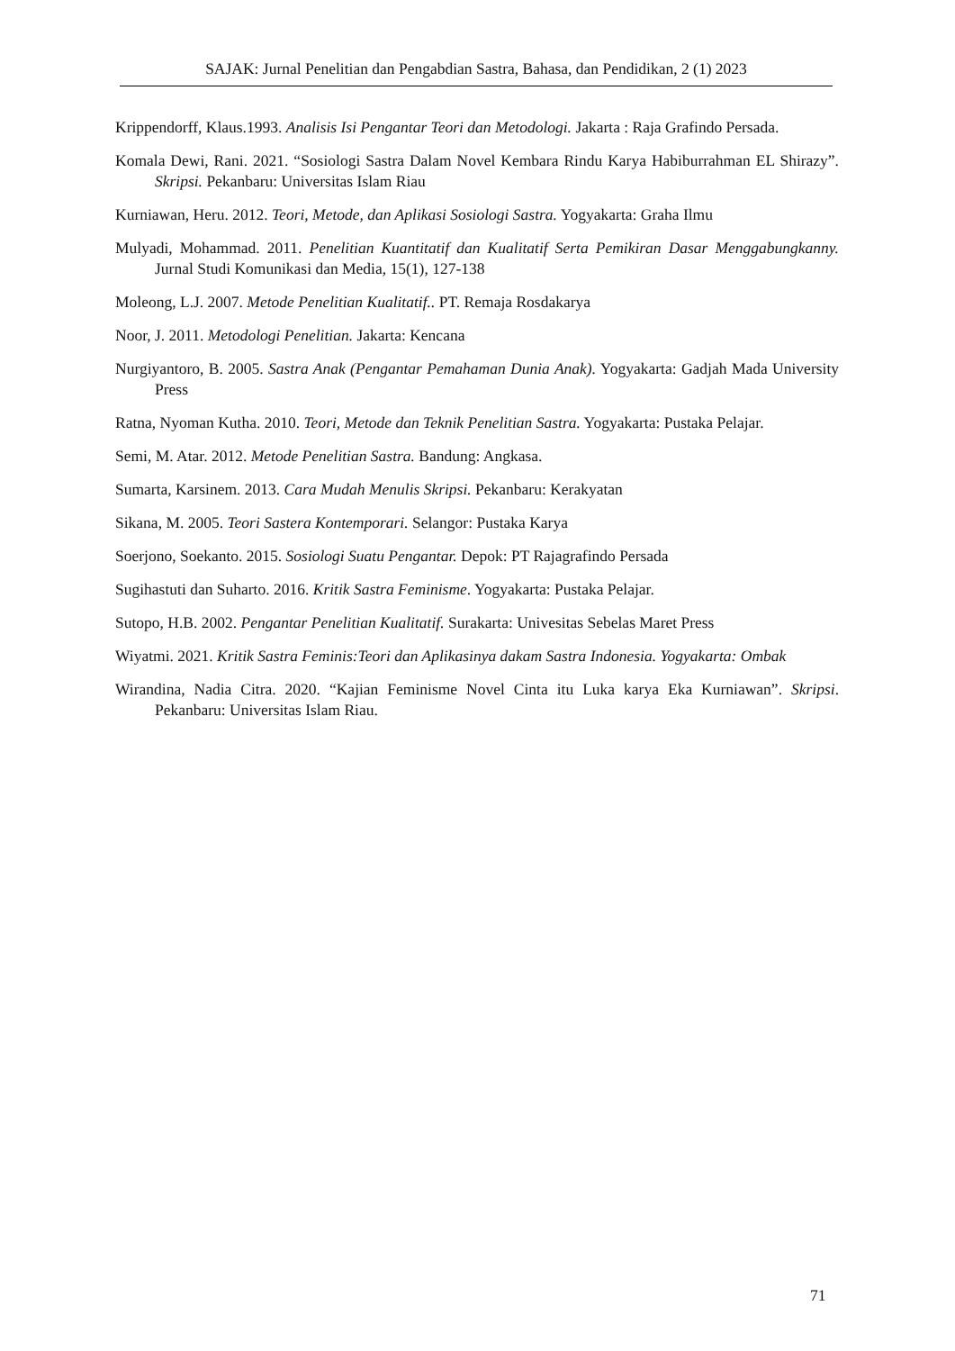SAJAK: Jurnal Penelitian dan Pengabdian Sastra, Bahasa, dan Pendidikan, 2 (1) 2023
Krippendorff, Klaus.1993. Analisis Isi Pengantar Teori dan Metodologi. Jakarta : Raja Grafindo Persada.
Komala Dewi, Rani. 2021. “Sosiologi Sastra Dalam Novel Kembara Rindu Karya Habiburrahman EL Shirazy”. Skripsi. Pekanbaru: Universitas Islam Riau
Kurniawan, Heru. 2012. Teori, Metode, dan Aplikasi Sosiologi Sastra. Yogyakarta: Graha Ilmu
Mulyadi, Mohammad. 2011. Penelitian Kuantitatif dan Kualitatif Serta Pemikiran Dasar Menggabungkanny. Jurnal Studi Komunikasi dan Media, 15(1), 127-138
Moleong, L.J. 2007. Metode Penelitian Kualitatif.. PT. Remaja Rosdakarya
Noor, J. 2011. Metodologi Penelitian. Jakarta: Kencana
Nurgiyantoro, B. 2005. Sastra Anak (Pengantar Pemahaman Dunia Anak). Yogyakarta: Gadjah Mada University Press
Ratna, Nyoman Kutha. 2010. Teori, Metode dan Teknik Penelitian Sastra. Yogyakarta: Pustaka Pelajar.
Semi, M. Atar. 2012. Metode Penelitian Sastra. Bandung: Angkasa.
Sumarta, Karsinem. 2013. Cara Mudah Menulis Skripsi. Pekanbaru: Kerakyatan
Sikana, M. 2005. Teori Sastera Kontemporari. Selangor: Pustaka Karya
Soerjono, Soekanto. 2015. Sosiologi Suatu Pengantar. Depok: PT Rajagrafindo Persada
Sugihastuti dan Suharto. 2016. Kritik Sastra Feminisme. Yogyakarta: Pustaka Pelajar.
Sutopo, H.B. 2002. Pengantar Penelitian Kualitatif. Surakarta: Univesitas Sebelas Maret Press
Wiyatmi. 2021. Kritik Sastra Feminis:Teori dan Aplikasinya dakam Sastra Indonesia. Yogyakarta: Ombak
Wirandina, Nadia Citra. 2020. “Kajian Feminisme Novel Cinta itu Luka karya Eka Kurniawan”. Skripsi. Pekanbaru: Universitas Islam Riau.
71